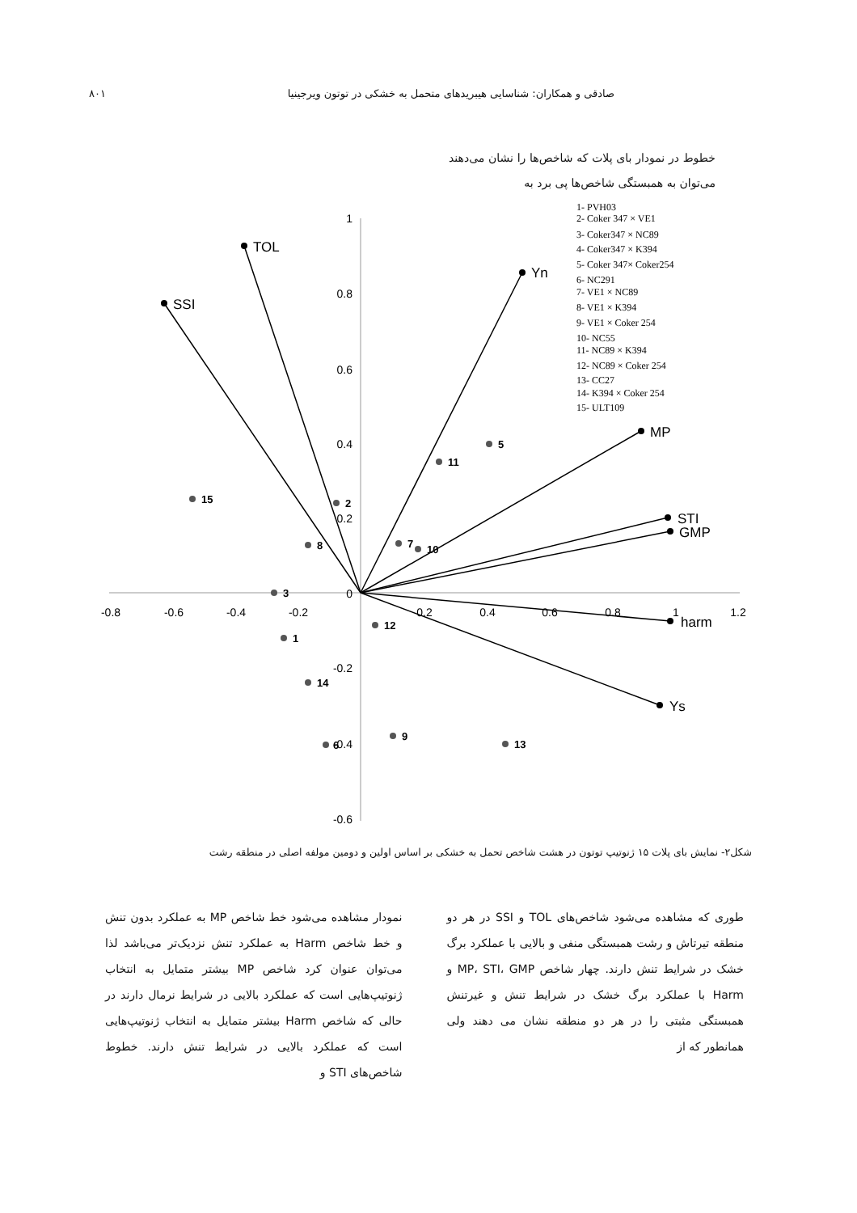صادقی و همکاران: شناسایی هیبریدهای متحمل به خشکی در توتون ویرجینیا ۸۰۱
خطوط در نمودار بای پلات که شاخص‌ها را نشان می‌دهند می‌توان به همبستگی شاخص‌ها پی برد به
1
0.8
0.6
0.4
0.2
0
-0.2
-0.4
-0.6
-0.8
-0.6
-0.4
-0.2
0.2
0.4
0.6
0.8
1
1.2
TOL
SSI
Yn
MP
STI
GMP
harm
Ys
1
2
3
5
6
7
8
9
10
11
12
13
14
15
1- PVH03
2- Coker 347 × VE1
3- Coker347 × NC89
4- Coker347 × K394
5- Coker 347× Coker254
6- NC291
7- VE1 × NC89
8- VE1 × K394
9- VE1 × Coker 254
10- NC55
11- NC89 × K394
12- NC89 × Coker 254
13- CC27
14- K394 × Coker 254
15- ULT109
شکل۲- نمایش بای پلات ۱۵ ژنوتیپ توتون در هشت شاخص تحمل به خشکی بر اساس اولین و دومین مولفه اصلی در منطقه رشت
طوری که مشاهده می‌شود شاخص‌های TOL و SSI در هر دو منطقه تیرتاش و رشت همبستگی منفی و بالایی با عملکرد برگ خشک در شرایط تنش دارند. چهار شاخص MP، STI، GMP و Harm با عملکرد برگ خشک در شرایط تنش و غیرتنش همبستگی مثبتی را در هر دو منطقه نشان می دهند ولی همانطور که از
نمودار مشاهده می‌شود خط شاخص MP به عملکرد بدون تنش و خط شاخص Harm به عملکرد تنش نزدیک‌تر می‌باشد لذا می‌توان عنوان کرد شاخص MP بیشتر متمایل به انتخاب ژنوتیپ‌هایی است که عملکرد بالایی در شرایط نرمال دارند در حالی که شاخص Harm بیشتر متمایل به انتخاب ژنوتیپ‌هایی است که عملکرد بالایی در شرایط تنش دارند. خطوط شاخص‌های STI و